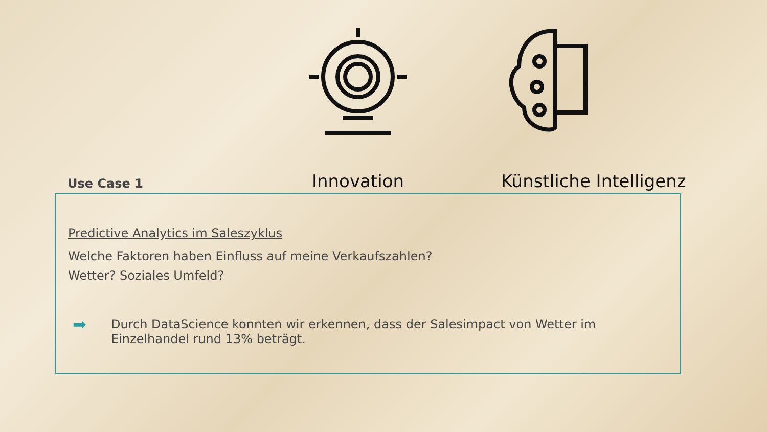Innovation Künstliche Intelligenz
Use Case 1
Predictive Analytics im Saleszyklus
Welche Faktoren haben Einfluss auf meine Verkaufszahlen?
Wetter? Soziales Umfeld?
➡ Durch DataScience konnten wir erkennen, dass der Salesimpact von Wetter im
Einzelhandel rund 13% beträgt.